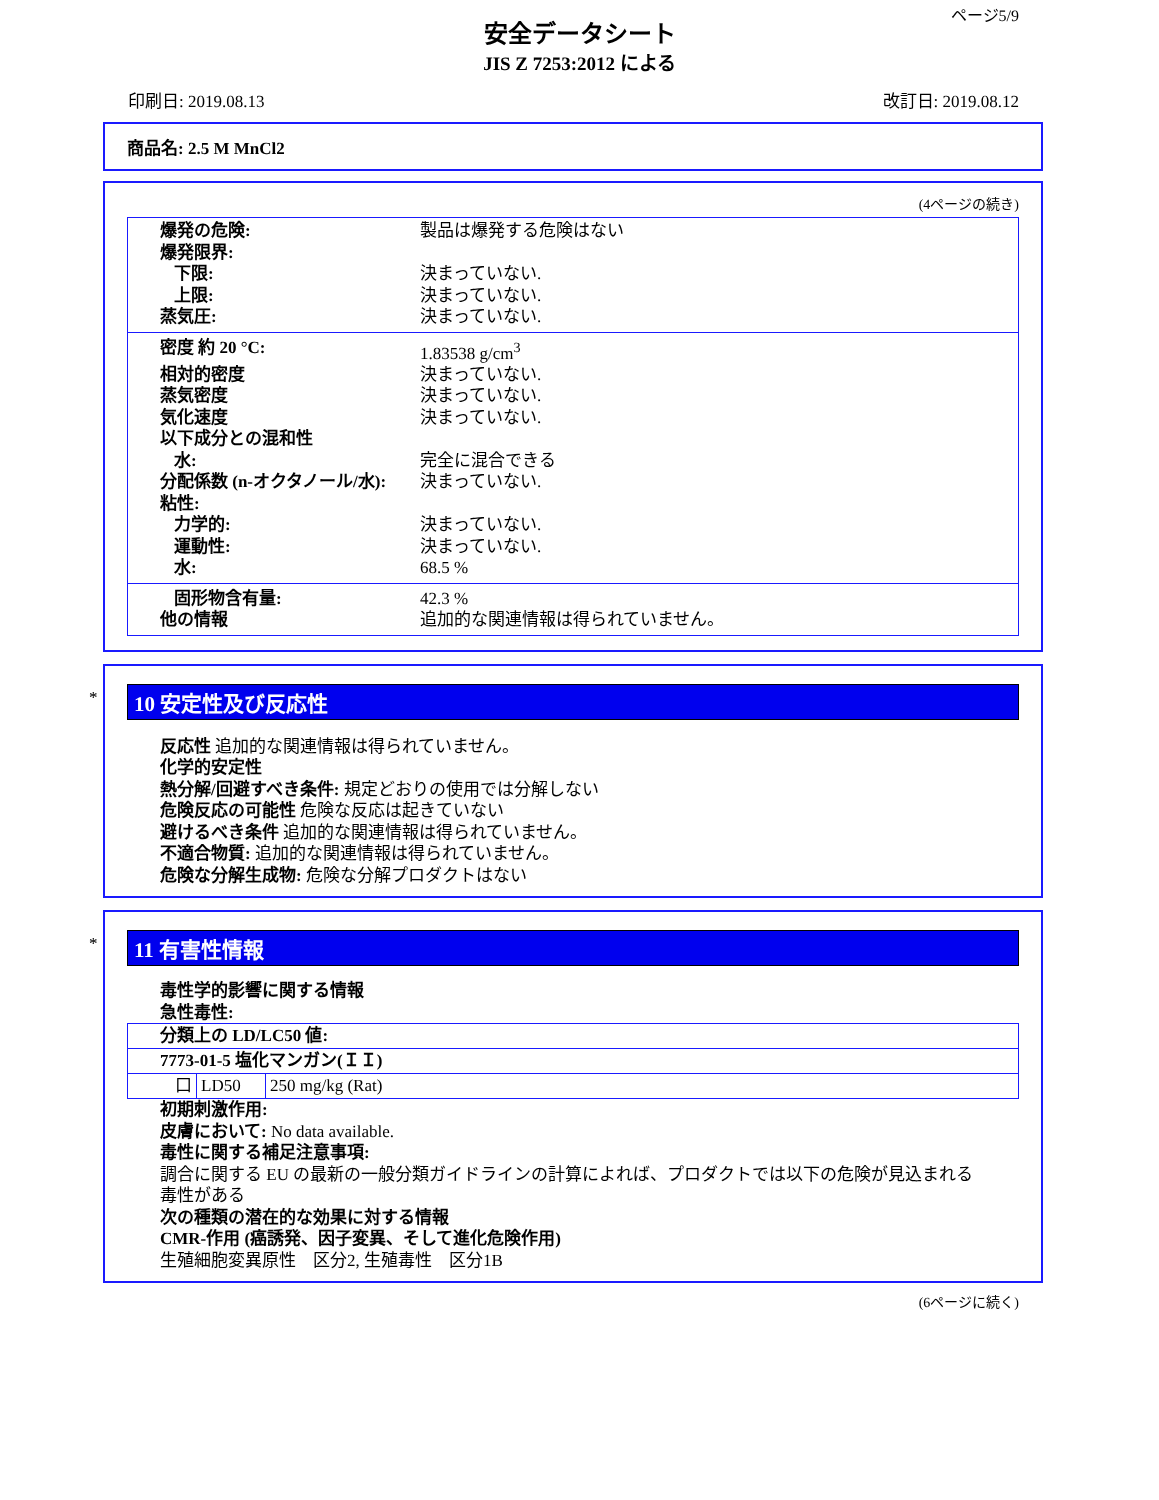ページ5/9
安全データシート
JIS Z 7253:2012 による
印刷日: 2019.08.13 改訂日: 2019.08.12
商品名: 2.5 M MnCl2
(4ページの続き)
爆発の危険: 製品は爆発する危険はない
爆発限界:
下限: 決まっていない.
上限: 決まっていない.
蒸気圧: 決まっていない.
密度 約 20 °C: 1.83538 g/cm<sup>3</sup>
相対的密度 決まっていない.
蒸気密度 決まっていない.
気化速度 決まっていない.
以下成分との混和性
水: 完全に混合できる
分配係数 (n-オクタノール/水): 決まっていない.
粘性:
力学的: 決まっていない.
運動性: 決まっていない.
水: 68.5 %
固形物含有量: 42.3 %
他の情報 追加的な関連情報は得られていません。
*
10 安定性及び反応性
反応性 追加的な関連情報は得られていません。
化学的安定性
熱分解/回避すべき条件: 規定どおりの使用では分解しない
危険反応の可能性 危険な反応は起きていない
避けるべき条件 追加的な関連情報は得られていません。
不適合物質: 追加的な関連情報は得られていません。
危険な分解生成物: 危険な分解プロダクトはない
*
11 有害性情報
毒性学的影響に関する情報
急性毒性:
| 分類上の LD/LC50 値: | | |
| 7773-01-5 塩化マンガン(ＩＩ) | | |
| 口 | LD50 | 250 mg/kg (Rat) |
初期刺激作用:
皮膚において: No data available.
毒性に関する補足注意事項:
調合に関する EU の最新の一般分類ガイドラインの計算によれば、プロダクトでは以下の危険が見込まれる
毒性がある
次の種類の潜在的な効果に対する情報
CMR-作用 (癌誘発、因子変異、そして進化危険作用)
生殖細胞変異原性　区分2, 生殖毒性　区分1B
(6ページに続く)